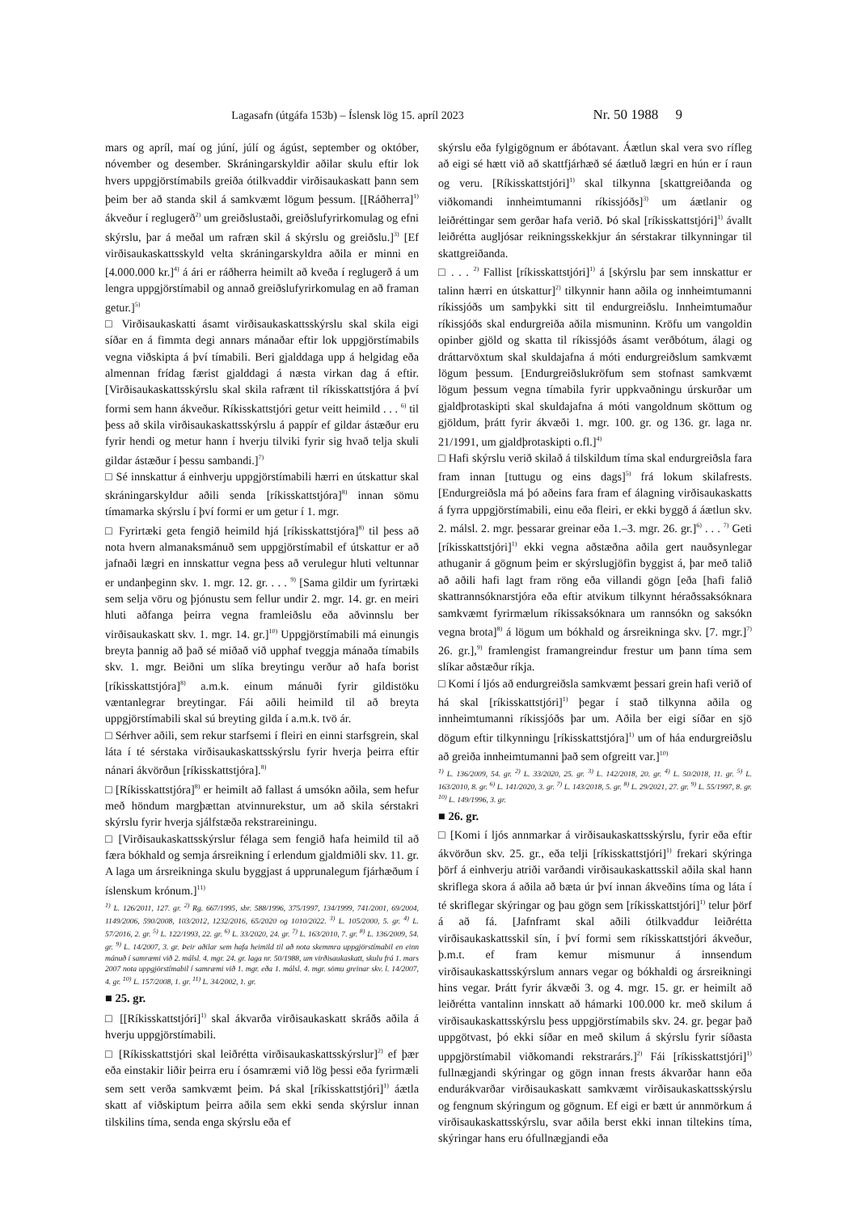Lagasafn (útgáfa 153b) – Íslensk lög 15. apríl 2023 Nr. 50 1988 9
mars og apríl, maí og júní, júlí og ágúst, september og október, nóvember og desember. Skráningarskyldir aðilar skulu eftir lok hvers uppgjörstímabils greiða ótilkvaddir virðisaukaskatt þann sem þeim ber að standa skil á samkvæmt lögum þessum. [[Ráðherra]<sup>1)</sup> ákveður í reglugerð<sup>2)</sup> um greiðslustaði, greiðslufyrirkomulag og efni skýrslu, þar á meðal um rafræn skil á skýrslu og greiðslu.]<sup>3)</sup> [Ef virðisaukaskattsskyld velta skráningarskyldra aðila er minni en [4.000.000 kr.]<sup>4)</sup> á ári er ráðherra heimilt að kveða í reglugerð á um lengra uppgjörstímabil og annað greiðslufyrirkomulag en að framan getur.]<sup>5)</sup>
□ Virðisaukaskatti ásamt virðisaukaskattsskýrslu skal skila eigi síðar en á fimmta degi annars mánaðar eftir lok uppgjörstímabils vegna viðskipta á því tímabili. Beri gjalddaga upp á helgidag eða almennan frídag færist gjalddagi á næsta virkan dag á eftir. [Virðisaukaskattsskýrslu skal skila rafrænt til ríkisskattstjóra á því formi sem hann ákveður. Ríkisskattstjóri getur veitt heimild . . . <sup>6)</sup> til þess að skila virðisaukaskattsskýrslu á pappír ef gildar ástæður eru fyrir hendi og metur hann í hverju tilviki fyrir sig hvað telja skuli gildar ástæður í þessu sambandi.]<sup>7)</sup>
□ Sé innskattur á einhverju uppgjörstímabili hærri en útskattur skal skráningarskyldur aðili senda [ríkisskattstjóra]<sup>8)</sup> innan sömu tímamarka skýrslu í því formi er um getur í 1. mgr.
□ Fyrirtæki geta fengið heimild hjá [ríkisskattstjóra]<sup>8)</sup> til þess að nota hvern almanaksmánuð sem uppgjörstímabil ef útskattur er að jafnaði lægri en innskattur vegna þess að verulegur hluti veltunnar er undanþeginn skv. 1. mgr. 12. gr. . . . <sup>9)</sup> [Sama gildir um fyrirtæki sem selja vöru og þjónustu sem fellur undir 2. mgr. 14. gr. en meiri hluti aðfanga þeirra vegna framleiðslu eða aðvinnslu ber virðisaukaskatt skv. 1. mgr. 14. gr.]<sup>10)</sup> Uppgjörstímabili má einungis breyta þannig að það sé miðað við upphaf tveggja mánaða tímabils skv. 1. mgr. Beiðni um slíka breytingu verður að hafa borist [ríkisskattstjóra]<sup>8)</sup> a.m.k. einum mánuði fyrir gildistöku væntanlegrar breytingar. Fái aðili heimild til að breyta uppgjörstímabili skal sú breyting gilda í a.m.k. tvö ár.
□ Sérhver aðili, sem rekur starfsemi í fleiri en einni starfsgrein, skal láta í té sérstaka virðisaukaskattsskýrslu fyrir hverja þeirra eftir nánari ákvörðun [ríkisskattstjóra].<sup>8)</sup>
□ [Ríkisskattstjóra]<sup>8)</sup> er heimilt að fallast á umsókn aðila, sem hefur með höndum margþættan atvinnurekstur, um að skila sérstakri skýrslu fyrir hverja sjálfstæða rekstrareiningu.
□ [Virðisaukaskattsskýrslur félaga sem fengið hafa heimild til að færa bókhald og semja ársreikning í erlendum gjaldmiðli skv. 11. gr. A laga um ársreikninga skulu byggjast á upprunalegum fjárhæðum í íslenskum krónum.]<sup>11)</sup>
<sup>1)</sup> L. 126/2011, 127. gr. <sup>2)</sup> Rg. 667/1995, sbr. 588/1996, 375/1997, 134/1999, 741/2001, 69/2004, 1149/2006, 590/2008, 103/2012, 1232/2016, 65/2020 og 1010/2022. <sup>3)</sup> L. 105/2000, 5. gr. <sup>4)</sup> L. 57/2016, 2. gr. <sup>5)</sup> L. 122/1993, 22. gr. <sup>6)</sup> L. 33/2020, 24. gr. <sup>7)</sup> L. 163/2010, 7. gr. <sup>8)</sup> L. 136/2009, 54. gr. <sup>9)</sup> L. 14/2007, 3. gr. Þeir aðilar sem hafa heimild til að nota skemmra uppgjörstímabil en einn mánuð í samræmi við 2. málsl. 4. mgr. 24. gr. laga nr. 50/1988, um virðisaukaskatt, skulu frá 1. mars 2007 nota uppgjörstímabil í samræmi við 1. mgr. eða 1. málsl. 4. mgr. sömu greinar skv. l. 14/2007, 4. gr. <sup>10)</sup> L. 157/2008, 1. gr. <sup>11)</sup> L. 34/2002, 1. gr.
■ 25. gr.
□ [[Ríkisskattstjóri]<sup>1)</sup> skal ákvarða virðisaukaskatt skráðs aðila á hverju uppgjörstímabili.
□ [Ríkisskattstjóri skal leiðrétta virðisaukaskattsskýrslur]<sup>2)</sup> ef þær eða einstakir liðir þeirra eru í ósamræmi við lög þessi eða fyrirmæli sem sett verða samkvæmt þeim. Þá skal [ríkisskattstjóri]<sup>1)</sup> áætla skatt af viðskiptum þeirra aðila sem ekki senda skýrslur innan tilskilins tíma, senda enga skýrslu eða ef
skýrslu eða fylgigögnum er ábótavant. Áætlun skal vera svo rífleg að eigi sé hætt við að skattfjárhæð sé áætluð lægri en hún er í raun og veru. [Ríkisskattstjóri]<sup>1)</sup> skal tilkynna [skattgreiðanda og viðkomandi innheimtumanni ríkissjóðs]<sup>3)</sup> um áætlanir og leiðréttingar sem gerðar hafa verið. Þó skal [ríkisskattstjóri]<sup>1)</sup> ávallt leiðrétta augljósar reikningsskekkjur án sérstakrar tilkynningar til skattgreiðanda.
□ . . . <sup>2)</sup> Fallist [ríkisskattstjóri]<sup>1)</sup> á [skýrslu þar sem innskattur er talinn hærri en útskattur]<sup>2)</sup> tilkynnir hann aðila og innheimtumanni ríkissjóðs um samþykki sitt til endurgreiðslu. Innheimtumaður ríkissjóðs skal endurgreiða aðila mismuninn. Kröfu um vangoldin opinber gjöld og skatta til ríkissjóðs ásamt verðbótum, álagi og dráttarvöxtum skal skuldajafna á móti endurgreiðslum samkvæmt lögum þessum. [Endurgreiðslukröfum sem stofnast samkvæmt lögum þessum vegna tímabila fyrir uppkvaðningu úrskurðar um gjaldþrotaskipti skal skuldajafna á móti vangoldnum sköttum og gjöldum, þrátt fyrir ákvæði 1. mgr. 100. gr. og 136. gr. laga nr. 21/1991, um gjaldþrotaskipti o.fl.]<sup>4)</sup>
□ Hafi skýrslu verið skilað á tilskildum tíma skal endurgreiðsla fara fram innan [tuttugu og eins dags]<sup>5)</sup> frá lokum skilafrests. [Endurgreiðsla má þó aðeins fara fram ef álagning virðisaukaskatts á fyrra uppgjörstímabili, einu eða fleiri, er ekki byggð á áætlun skv. 2. málsl. 2. mgr. þessarar greinar eða 1.–3. mgr. 26. gr.]<sup>6)</sup> . . . <sup>7)</sup> Geti [ríkisskattstjóri]<sup>1)</sup> ekki vegna aðstæðna aðila gert nauðsynlegar athuganir á gögnum þeim er skýrslugjöfin byggist á, þar með talið að aðili hafi lagt fram röng eða villandi gögn [eða [hafi falið skattrannsóknarstjóra eða eftir atvikum tilkynnt héraðssaksóknara samkvæmt fyrirmælum ríkissaksóknara um rannsókn og saksókn vegna brota]<sup>8)</sup> á lögum um bókhald og ársreikninga skv. [7. mgr.]<sup>7)</sup> 26. gr.],<sup>9)</sup> framlengist framangreindur frestur um þann tíma sem slíkar aðstæður ríkja.
□ Komi í ljós að endurgreiðsla samkvæmt þessari grein hafi verið of há skal [ríkisskattstjóri]<sup>1)</sup> þegar í stað tilkynna aðila og innheimtumanni ríkissjóðs þar um. Aðila ber eigi síðar en sjö dögum eftir tilkynningu [ríkisskattstjóra]<sup>1)</sup> um of háa endurgreiðslu að greiða innheimtumanni það sem ofgreitt var.]<sup>10)</sup>
<sup>1)</sup> L. 136/2009, 54. gr. <sup>2)</sup> L. 33/2020, 25. gr. <sup>3)</sup> L. 142/2018, 20. gr. <sup>4)</sup> L. 50/2018, 11. gr. <sup>5)</sup> L. 163/2010, 8. gr. <sup>6)</sup> L. 141/2020, 3. gr. <sup>7)</sup> L. 143/2018, 5. gr. <sup>8)</sup> L. 29/2021, 27. gr. <sup>9)</sup> L. 55/1997, 8. gr. <sup>10)</sup> L. 149/1996, 3. gr.
■ 26. gr.
□ [Komi í ljós annmarkar á virðisaukaskattsskýrslu, fyrir eða eftir ákvörðun skv. 25. gr., eða telji [ríkisskattstjóri]<sup>1)</sup> frekari skýringa þörf á einhverju atriði varðandi virðisaukaskattsskil aðila skal hann skriflega skora á aðila að bæta úr því innan ákveðins tíma og láta í té skriflegar skýringar og þau gögn sem [ríkisskattstjóri]<sup>1)</sup> telur þörf á að fá. [Jafnframt skal aðili ótilkvaddur leiðrétta virðisaukaskattsskil sín, í því formi sem ríkisskattstjóri ákveður, þ.m.t. ef fram kemur mismunur á innsendum virðisaukaskattsskýrslum annars vegar og bókhaldi og ársreikningi hins vegar. Þrátt fyrir ákvæði 3. og 4. mgr. 15. gr. er heimilt að leiðrétta vantalinn innskatt að hámarki 100.000 kr. með skilum á virðisaukaskattsskýrslu þess uppgjörstímabils skv. 24. gr. þegar það uppgötvast, þó ekki síðar en með skilum á skýrslu fyrir síðasta uppgjörstímabil viðkomandi rekstrarárs.]<sup>2)</sup> Fái [ríkisskattstjóri]<sup>1)</sup> fullnægjandi skýringar og gögn innan frests ákvarðar hann eða endurákvarðar virðisaukaskatt samkvæmt virðisaukaskattsskýrslu og fengnum skýringum og gögnum. Ef eigi er bætt úr annmörkum á virðisaukaskattsskýrslu, svar aðila berst ekki innan tiltekins tíma, skýringar hans eru ófullnægjandi eða